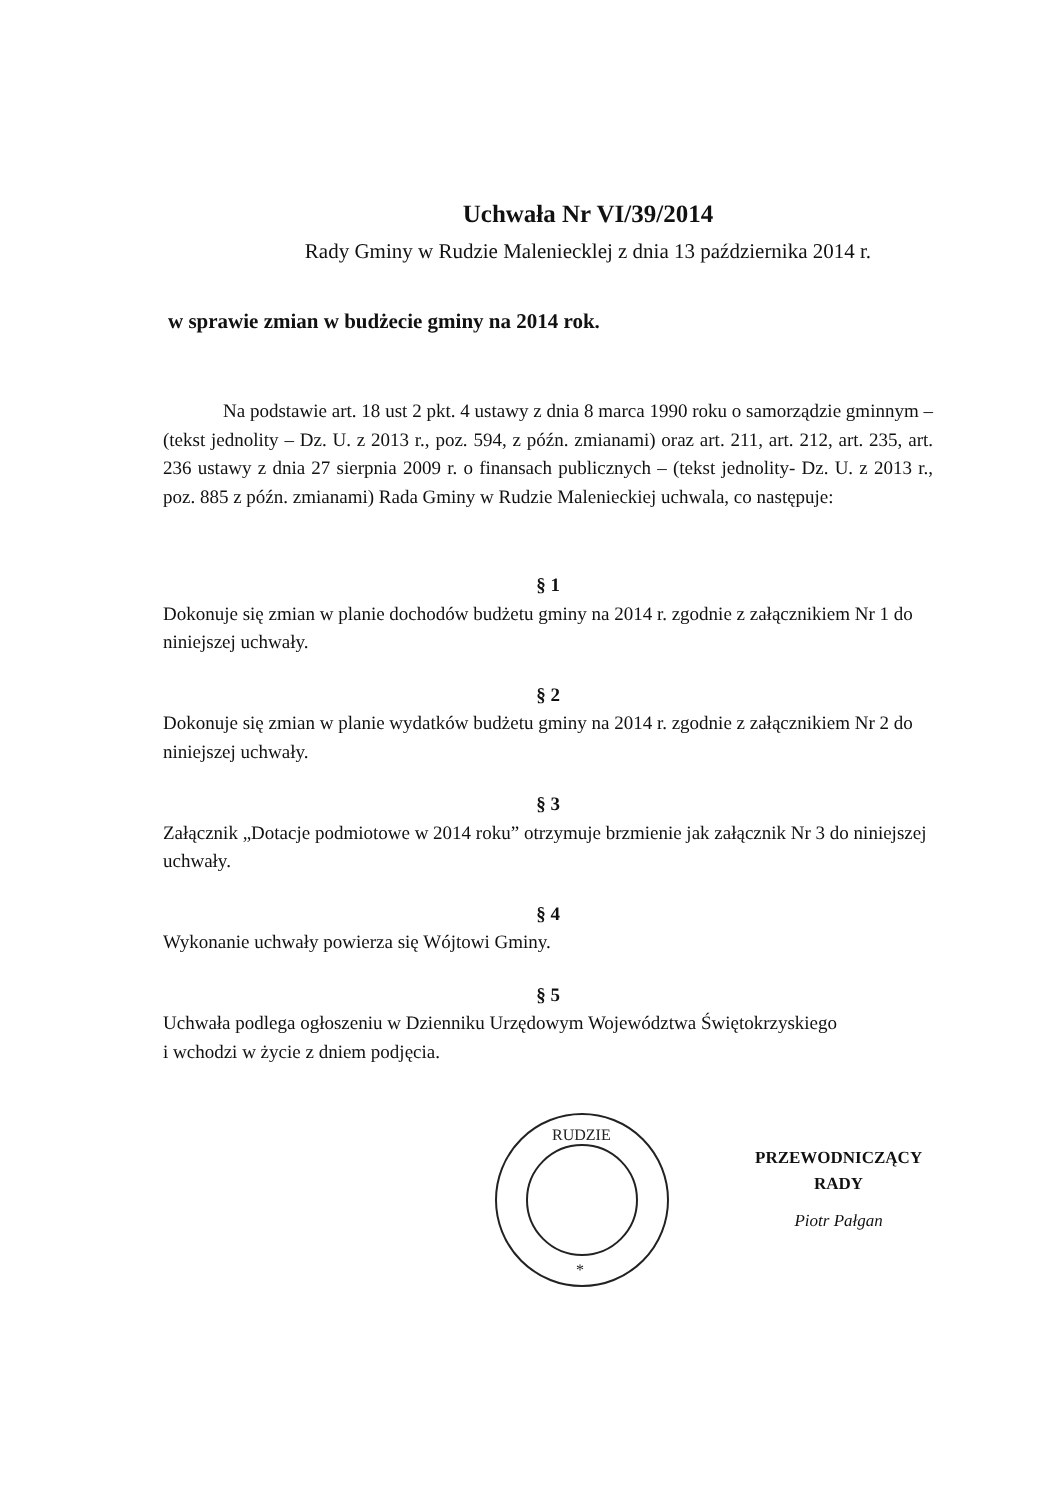Uchwała Nr VI/39/2014
Rady Gminy w Rudzie Maleniecklej z dnia 13 października 2014 r.
w sprawie zmian w budżecie gminy na 2014 rok.
Na podstawie art. 18 ust 2 pkt. 4 ustawy z dnia 8 marca 1990 roku o samorządzie gminnym – (tekst jednolity – Dz. U. z 2013 r., poz. 594, z późn. zmianami) oraz art. 211, art. 212, art. 235, art. 236 ustawy z dnia 27 sierpnia 2009 r. o finansach publicznych – (tekst jednolity- Dz. U. z 2013 r., poz. 885 z późn. zmianami) Rada Gminy w Rudzie Malenieckiej uchwala, co następuje:
§ 1
Dokonuje się zmian w planie dochodów budżetu gminy na 2014 r. zgodnie z załącznikiem Nr 1 do niniejszej uchwały.
§ 2
Dokonuje się zmian w planie wydatków budżetu gminy na 2014 r. zgodnie z załącznikiem Nr 2 do niniejszej uchwały.
§ 3
Załącznik „Dotacje podmiotowe w 2014 roku” otrzymuje brzmienie jak załącznik Nr 3 do niniejszej uchwały.
§ 4
Wykonanie uchwały powierza się Wójtowi Gminy.
§ 5
Uchwała podlega ogłoszeniu w Dzienniku Urzędowym Województwa Świętokrzyskiego
i wchodzi w życie z dniem podjęcia.
RUDZIE
*
PRZEWODNICZĄCY
RADY
Piotr Pałgan